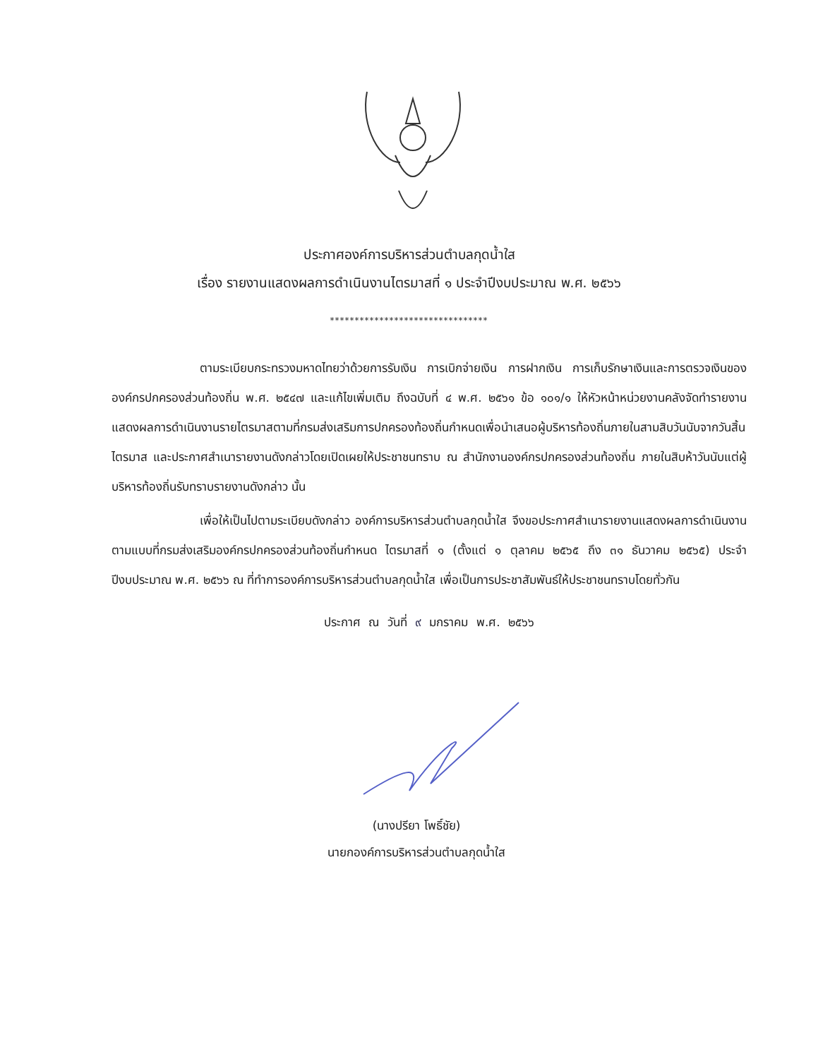ประกาศองค์การบริหารส่วนตำบลกุดน้ำใส
เรื่อง รายงานแสดงผลการดำเนินงานไตรมาสที่ ๑ ประจำปีงบประมาณ พ.ศ. ๒๕๖๖
********************************
ตามระเบียบกระทรวงมหาดไทยว่าด้วยการรับเงิน การเบิกจ่ายเงิน การฝากเงิน การเก็บรักษาเงินและการตรวจเงินขององค์กรปกครองส่วนท้องถิ่น พ.ศ. ๒๕๔๗ และแก้ไขเพิ่มเติม ถึงฉบับที่ ๔ พ.ศ. ๒๕๖๑ ข้อ ๑๐๑/๑ ให้หัวหน้าหน่วยงานคลังจัดทำรายงานแสดงผลการดำเนินงานรายไตรมาสตามที่กรมส่งเสริมการปกครองท้องถิ่นกำหนดเพื่อนำเสนอผู้บริหารท้องถิ่นภายในสามสิบวันนับจากวันสิ้นไตรมาส และประกาศสำเนารายงานดังกล่าวโดยเปิดเผยให้ประชาชนทราบ ณ สำนักงานองค์กรปกครองส่วนท้องถิ่น ภายในสิบห้าวันนับแต่ผู้บริหารท้องถิ่นรับทราบรายงานดังกล่าว นั้น
เพื่อให้เป็นไปตามระเบียบดังกล่าว องค์การบริหารส่วนตำบลกุดน้ำใส จึงขอประกาศสำเนารายงานแสดงผลการดำเนินงาน ตามแบบที่กรมส่งเสริมองค์กรปกครองส่วนท้องถิ่นกำหนด ไตรมาสที่ ๑ (ตั้งแต่ ๑ ตุลาคม ๒๕๖๕ ถึง ๓๑ ธันวาคม ๒๕๖๕) ประจำปีงบประมาณ พ.ศ. ๒๕๖๖ ณ ที่ทำการองค์การบริหารส่วนตำบลกุดน้ำใส เพื่อเป็นการประชาสัมพันธ์ให้ประชาชนทราบโดยทั่วกัน
ประกาศ ณ วันที่ ๙ มกราคม พ.ศ. ๒๕๖๖
(นางปรียา โพธิ์ชัย)
นายกองค์การบริหารส่วนตำบลกุดน้ำใส